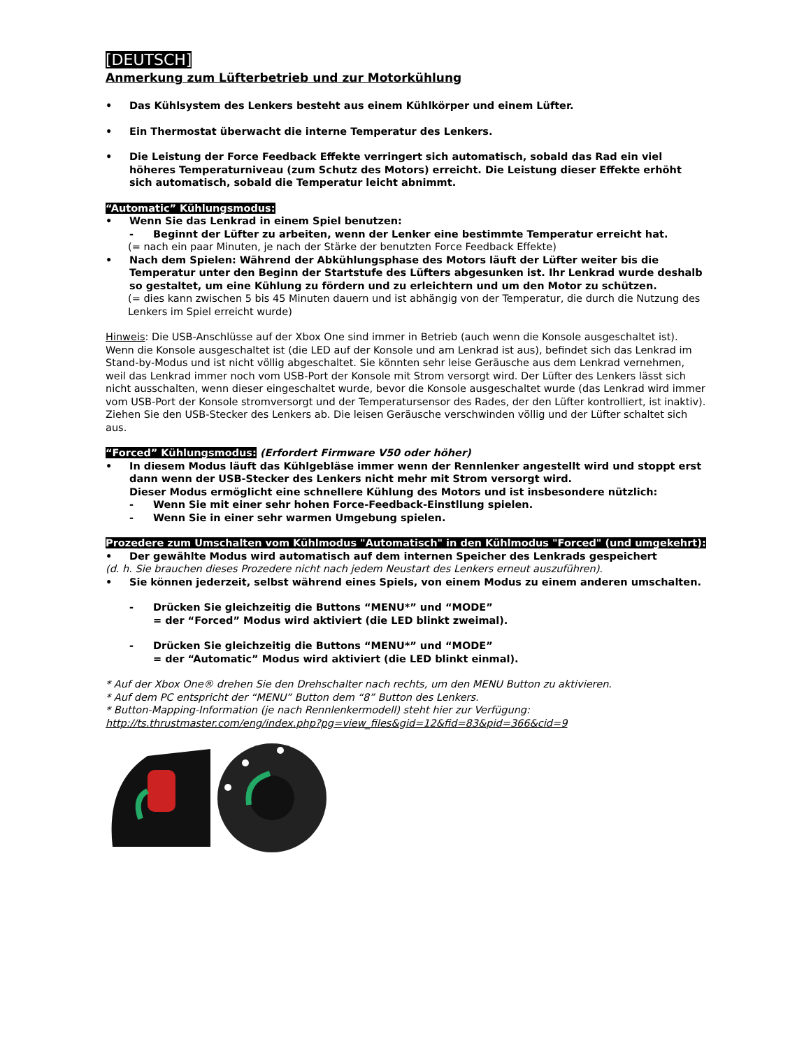[DEUTSCH]
Anmerkung zum Lüfterbetrieb und zur Motorkühlung
• Das Kühlsystem des Lenkers besteht aus einem Kühlkörper und einem Lüfter.
• Ein Thermostat überwacht die interne Temperatur des Lenkers.
• Die Leistung der Force Feedback Effekte verringert sich automatisch, sobald das Rad ein viel höheres Temperaturniveau (zum Schutz des Motors) erreicht. Die Leistung dieser Effekte erhöht sich automatisch, sobald die Temperatur leicht abnimmt.
“Automatic” Kühlungsmodus:
• Wenn Sie das Lenkrad in einem Spiel benutzen:
- Beginnt der Lüfter zu arbeiten, wenn der Lenker eine bestimmte Temperatur erreicht hat.
(= nach ein paar Minuten, je nach der Stärke der benutzten Force Feedback Effekte)
• Nach dem Spielen: Während der Abkühlungsphase des Motors läuft der Lüfter weiter bis die Temperatur unter den Beginn der Startstufe des Lüfters abgesunken ist. Ihr Lenkrad wurde deshalb so gestaltet, um eine Kühlung zu fördern und zu erleichtern und um den Motor zu schützen.
(= dies kann zwischen 5 bis 45 Minuten dauern und ist abhängig von der Temperatur, die durch die Nutzung des Lenkers im Spiel erreicht wurde)
Hinweis: Die USB-Anschlüsse auf der Xbox One sind immer in Betrieb (auch wenn die Konsole ausgeschaltet ist). Wenn die Konsole ausgeschaltet ist (die LED auf der Konsole und am Lenkrad ist aus), befindet sich das Lenkrad im Stand-by-Modus und ist nicht völlig abgeschaltet. Sie könnten sehr leise Geräusche aus dem Lenkrad vernehmen, weil das Lenkrad immer noch vom USB-Port der Konsole mit Strom versorgt wird. Der Lüfter des Lenkers lässt sich nicht ausschalten, wenn dieser eingeschaltet wurde, bevor die Konsole ausgeschaltet wurde (das Lenkrad wird immer vom USB-Port der Konsole stromversorgt und der Temperatursensor des Rades, der den Lüfter kontrolliert, ist inaktiv).
Ziehen Sie den USB-Stecker des Lenkers ab. Die leisen Geräusche verschwinden völlig und der Lüfter schaltet sich aus.
“Forced” Kühlungsmodus: (Erfordert Firmware V50 oder höher)
• In diesem Modus läuft das Kühlgebläse immer wenn der Rennlenker angestellt wird und stoppt erst dann wenn der USB-Stecker des Lenkers nicht mehr mit Strom versorgt wird.
Dieser Modus ermöglicht eine schnellere Kühlung des Motors und ist insbesondere nützlich:
- Wenn Sie mit einer sehr hohen Force-Feedback-Einstllung spielen.
- Wenn Sie in einer sehr warmen Umgebung spielen.
Prozedere zum Umschalten vom Kühlmodus "Automatisch" in den Kühlmodus "Forced" (und umgekehrt):
• Der gewählte Modus wird automatisch auf dem internen Speicher des Lenkrads gespeichert
(d. h. Sie brauchen dieses Prozedere nicht nach jedem Neustart des Lenkers erneut auszuführen).
• Sie können jederzeit, selbst während eines Spiels, von einem Modus zu einem anderen umschalten.
- Drücken Sie gleichzeitig die Buttons “MENU*” und “MODE”
= der “Forced” Modus wird aktiviert (die LED blinkt zweimal).
- Drücken Sie gleichzeitig die Buttons “MENU*” und “MODE”
= der “Automatic” Modus wird aktiviert (die LED blinkt einmal).
* Auf der Xbox One® drehen Sie den Drehschalter nach rechts, um den MENU Button zu aktivieren.
* Auf dem PC entspricht der “MENU” Button dem “8” Button des Lenkers.
* Button-Mapping-Information (je nach Rennlenkermodell) steht hier zur Verfügung:
http://ts.thrustmaster.com/eng/index.php?pg=view_files&gid=12&fid=83&pid=366&cid=9